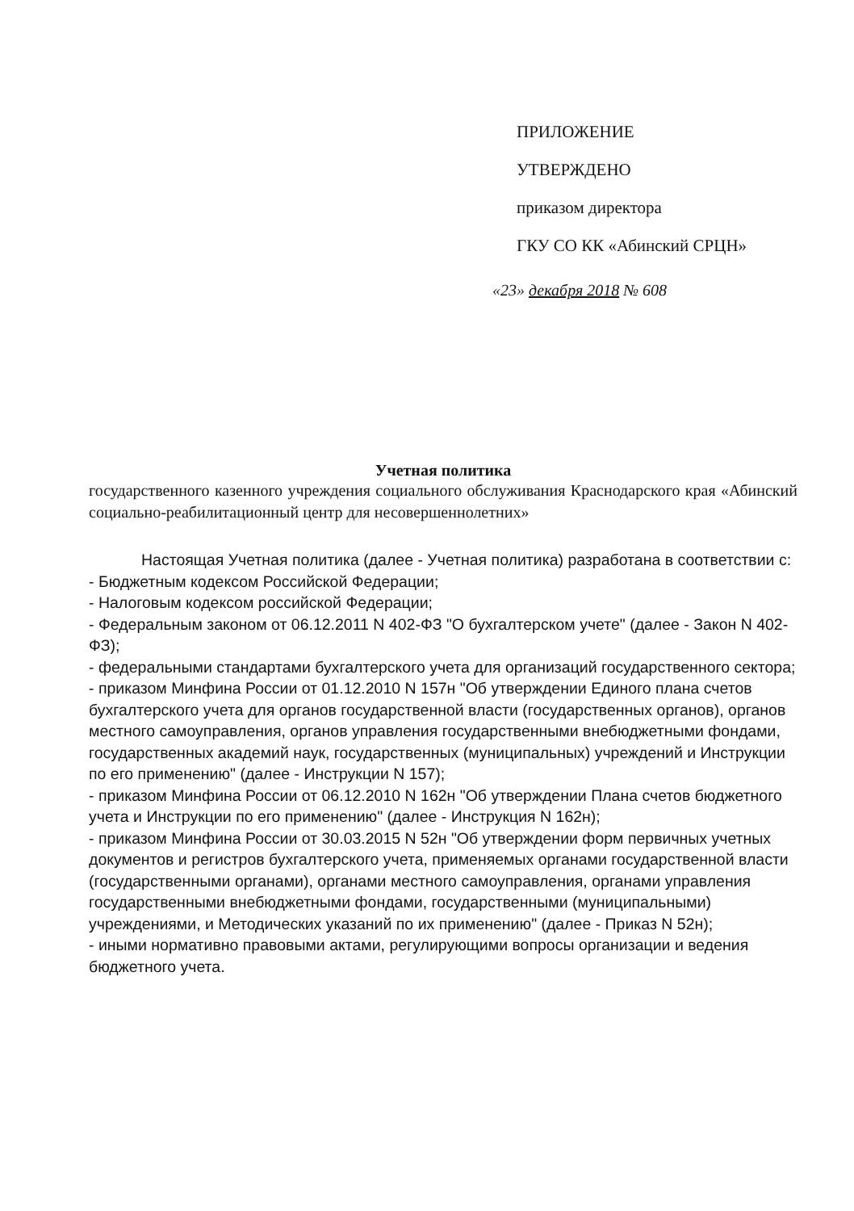ПРИЛОЖЕНИЕ
УТВЕРЖДЕНО
приказом директора
ГКУ СО КК «Абинский СРЦН»
«23» декабря 2018 № 608
Учетная политика
государственного казенного учреждения социального обслуживания Краснодарского края «Абинский социально-реабилитационный центр для несовершеннолетних»
Настоящая Учетная политика (далее - Учетная политика) разработана в соответствии с:
- Бюджетным кодексом Российской Федерации;
- Налоговым кодексом российской Федерации;
- Федеральным законом от 06.12.2011 N 402-ФЗ "О бухгалтерском учете" (далее - Закон N 402-ФЗ);
- федеральными стандартами бухгалтерского учета для организаций государственного сектора;
- приказом Минфина России от 01.12.2010 N 157н "Об утверждении Единого плана счетов бухгалтерского учета для органов государственной власти (государственных органов), органов местного самоуправления, органов управления государственными внебюджетными фондами, государственных академий наук, государственных (муниципальных) учреждений и Инструкции по его применению" (далее - Инструкции N 157);
- приказом Минфина России от 06.12.2010 N 162н "Об утверждении Плана счетов бюджетного учета и Инструкции по его применению" (далее - Инструкция N 162н);
- приказом Минфина России от 30.03.2015 N 52н "Об утверждении форм первичных учетных документов и регистров бухгалтерского учета, применяемых органами государственной власти (государственными органами), органами местного самоуправления, органами управления государственными внебюджетными фондами, государственными (муниципальными) учреждениями, и Методических указаний по их применению" (далее - Приказ N 52н);
- иными нормативно правовыми актами, регулирующими вопросы организации и ведения бюджетного учета.